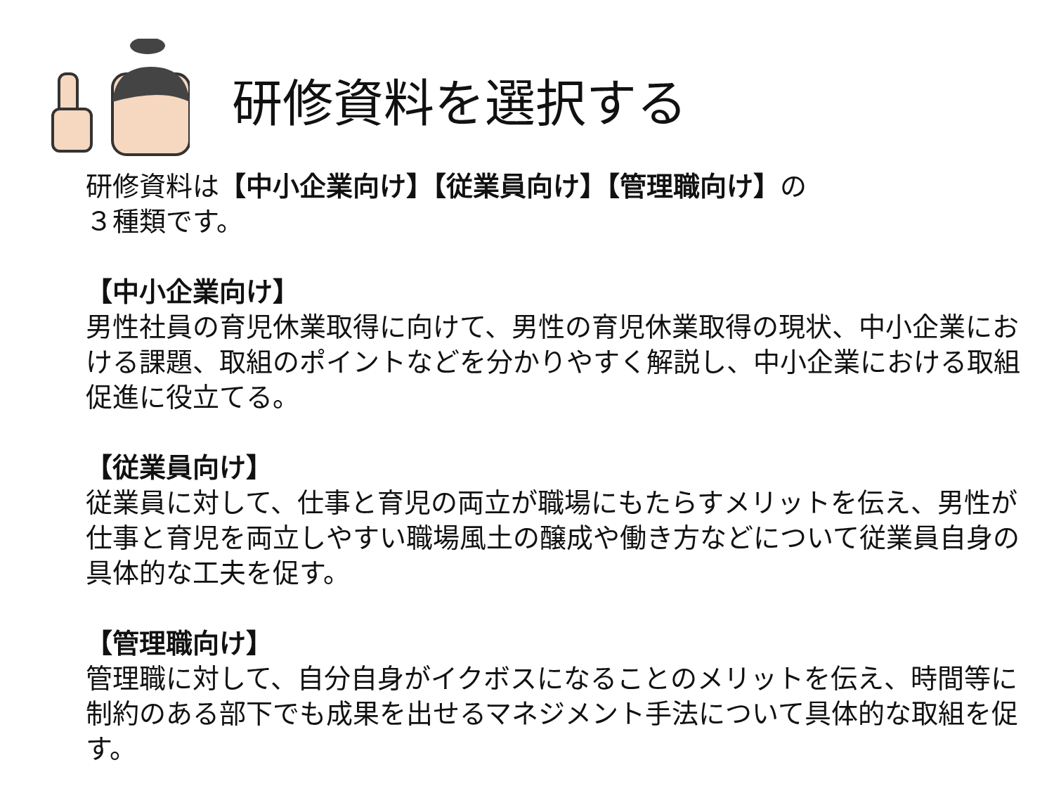研修資料を選択する
研修資料は【中小企業向け】【従業員向け】【管理職向け】の
３種類です。
【中小企業向け】
男性社員の育児休業取得に向けて、男性の育児休業取得の現状、中小企業における課題、取組のポイントなどを分かりやすく解説し、中小企業における取組促進に役立てる。
【従業員向け】
従業員に対して、仕事と育児の両立が職場にもたらすメリットを伝え、男性が仕事と育児を両立しやすい職場風土の醸成や働き方などについて従業員自身の具体的な工夫を促す。
【管理職向け】
管理職に対して、自分自身がイクボスになることのメリットを伝え、時間等に制約のある部下でも成果を出せるマネジメント手法について具体的な取組を促す。